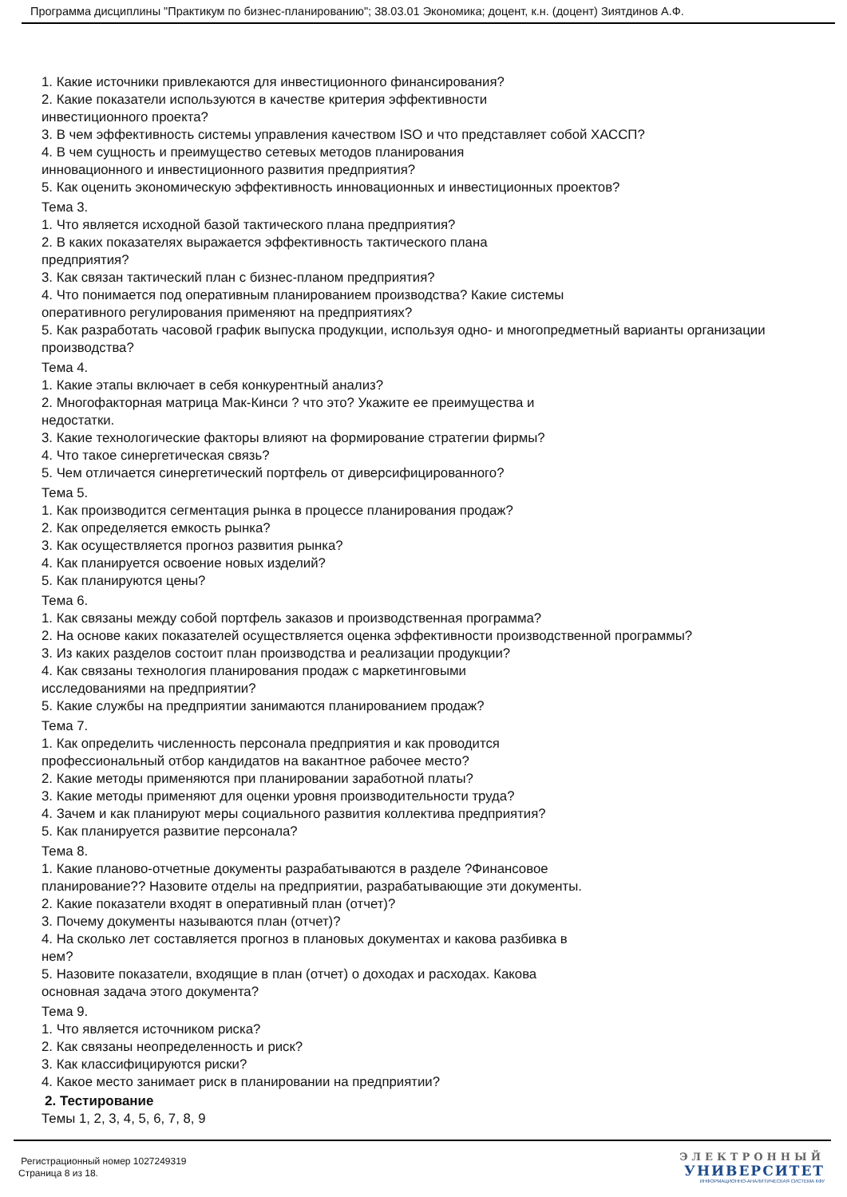Программа дисциплины "Практикум по бизнес-планированию"; 38.03.01 Экономика; доцент, к.н. (доцент) Зиятдинов А.Ф.
1. Какие источники привлекаются для инвестиционного финансирования?
2. Какие показатели используются в качестве критерия эффективности
инвестиционного проекта?
3. В чем эффективность системы управления качеством ISO и что представляет собой ХАССП?
4. В чем сущность и преимущество сетевых методов планирования
инновационного и инвестиционного развития предприятия?
5. Как оценить экономическую эффективность инновационных и инвестиционных проектов?
Тема 3.
1. Что является исходной базой тактического плана предприятия?
2. В каких показателях выражается эффективность тактического плана
предприятия?
3. Как связан тактический план с бизнес-планом предприятия?
4. Что понимается под оперативным планированием производства? Какие системы
оперативного регулирования применяют на предприятиях?
5. Как разработать часовой график выпуска продукции, используя одно- и многопредметный варианты организации производства?
Тема 4.
1. Какие этапы включает в себя конкурентный анализ?
2. Многофакторная матрица Мак-Кинси ? что это? Укажите ее преимущества и
недостатки.
3. Какие технологические факторы влияют на формирование стратегии фирмы?
4. Что такое синергетическая связь?
5. Чем отличается синергетический портфель от диверсифицированного?
Тема 5.
1. Как производится сегментация рынка в процессе планирования продаж?
2. Как определяется емкость рынка?
3. Как осуществляется прогноз развития рынка?
4. Как планируется освоение новых изделий?
5. Как планируются цены?
Тема 6.
1. Как связаны между собой портфель заказов и производственная программа?
2. На основе каких показателей осуществляется оценка эффективности производственной программы?
3. Из каких разделов состоит план производства и реализации продукции?
4. Как связаны технология планирования продаж с маркетинговыми
исследованиями на предприятии?
5. Какие службы на предприятии занимаются планированием продаж?
Тема 7.
1. Как определить численность персонала предприятия и как проводится
профессиональный отбор кандидатов на вакантное рабочее место?
2. Какие методы применяются при планировании заработной платы?
3. Какие методы применяют для оценки уровня производительности труда?
4. Зачем и как планируют меры социального развития коллектива предприятия?
5. Как планируется развитие персонала?
Тема 8.
1. Какие планово-отчетные документы разрабатываются в разделе ?Финансовое
планирование?? Назовите отделы на предприятии, разрабатывающие эти документы.
2. Какие показатели входят в оперативный план (отчет)?
3. Почему документы называются план (отчет)?
4. На сколько лет составляется прогноз в плановых документах и какова разбивка в
нем?
5. Назовите показатели, входящие в план (отчет) о доходах и расходах. Какова
основная задача этого документа?
Тема 9.
1. Что является источником риска?
2. Как связаны неопределенность и риск?
3. Как классифицируются риски?
4. Какое место занимает риск в планировании на предприятии?
2. Тестирование
Темы 1, 2, 3, 4, 5, 6, 7, 8, 9
Регистрационный номер 1027249319
Страница 8 из 18.
ЭЛЕКТРОННЫЙ
УНИВЕРСИТЕТ
ИНФОРМАЦИОННО-АНАЛИТИЧЕСКАЯ СИСТЕМА КФУ